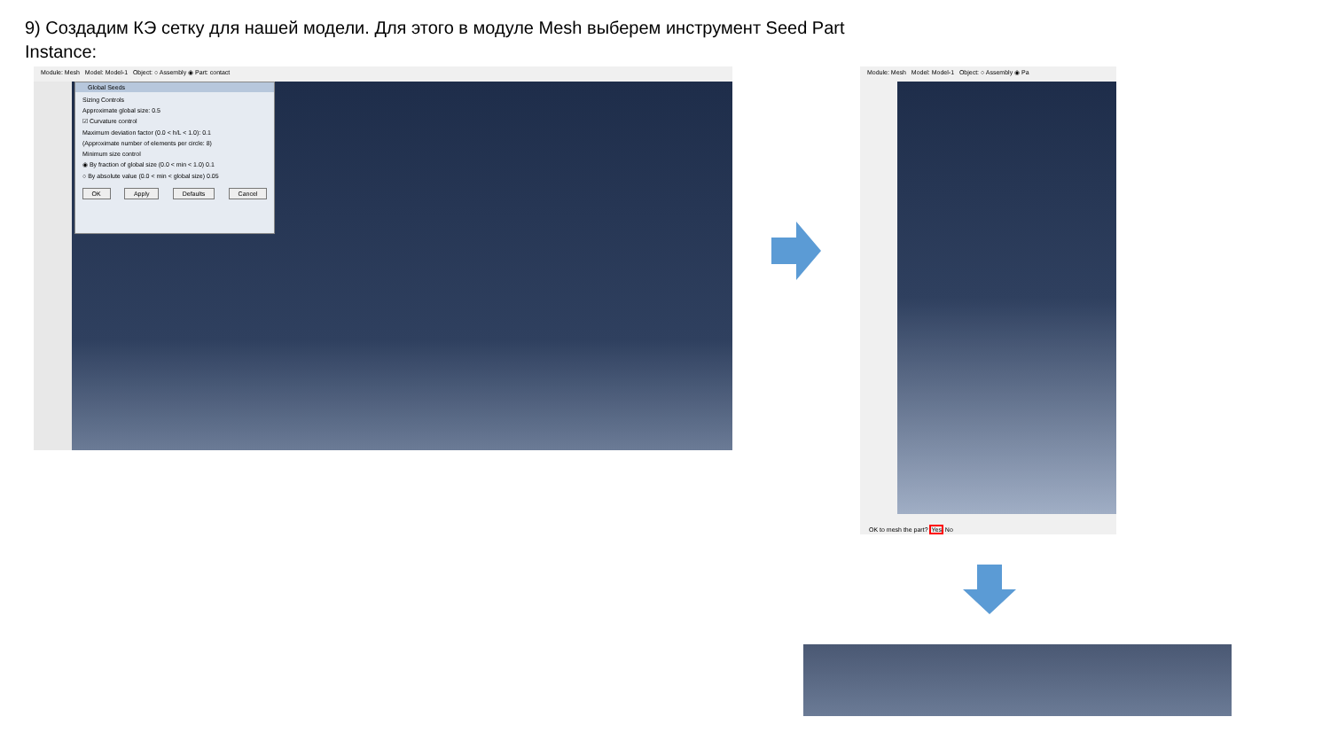9) Создадим КЭ сетку для нашей модели. Для этого в модуле Mesh выберем инструмент Seed Part
Instance:
Module: Mesh Model: Model-1 Object: ○ Assembly ◉ Part: contact
Global Seeds
Sizing Controls
Approximate global size: 0.5
☑ Curvature control
Maximum deviation factor (0.0 < h/L < 1.0): 0.1
(Approximate number of elements per circle: 8)
Minimum size control
◉ By fraction of global size (0.0 < min < 1.0) 0.1
○ By absolute value (0.0 < min < global size) 0.05
OK Apply Defaults Cancel
Module: Mesh Model: Model-1 Object: ○ Assembly ◉ Pa
OK to mesh the part? Yes No